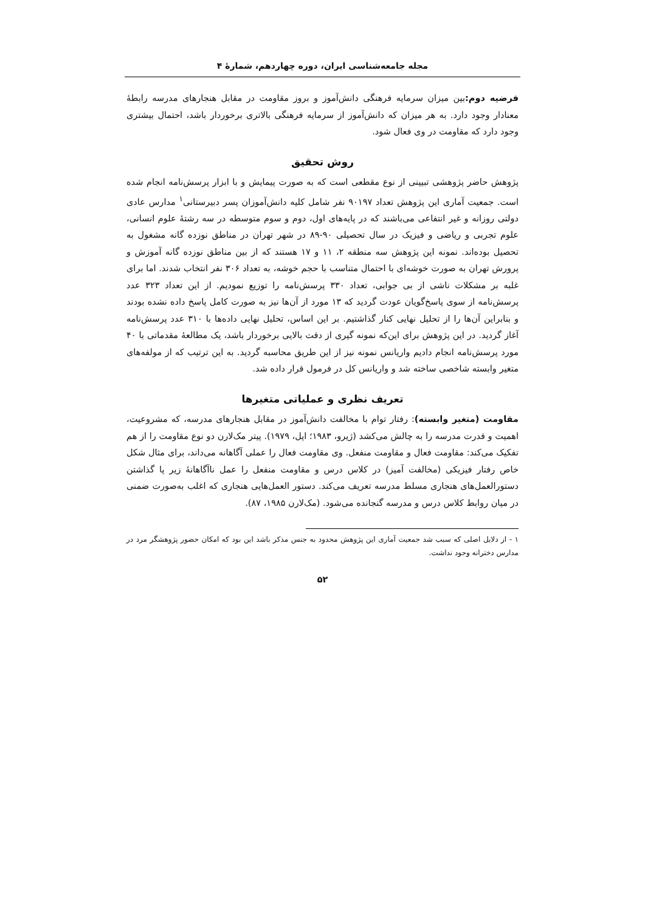مجله جامعه‌شناسی ایران، دوره چهاردهم، شمارهٔ ۴
فرضیه دوم: بین میزان سرمایه فرهنگی دانش‌آموز و بروز مقاومت در مقابل هنجارهای مدرسه رابطهٔ معنادار وجود دارد. به هر میزان که دانش‌آموز از سرمایه فرهنگی بالاتری برخوردار باشد، احتمال بیشتری وجود دارد که مقاومت در وی فعال شود.
روش تحقیق
پژوهش حاضر پژوهشی تبیینی از نوع مقطعی است که به صورت پیمایش و با ابزار پرسش‌نامه انجام شده است. جمعیت آماری این پژوهش تعداد ۹۰۱۹۷ نفر شامل کلیه دانش‌آموزان پسر دبیرستانی<sup>۱</sup> مدارس عادی دولتی روزانه و غیر انتفاعی می‌باشند که در پایه‌های اول، دوم و سوم متوسطه در سه رشتهٔ علوم انسانی، علوم تجربی و ریاضی و فیزیک در سال تحصیلی ۹۰-۸۹ در شهر تهران در مناطق نوزده گانه مشغول به تحصیل بوده‌اند. نمونه این پژوهش سه منطقه ۲، ۱۱ و ۱۷ هستند که از بین مناطق نوزده گانه آموزش و پرورش تهران به صورت خوشه‌ای با احتمال متناسب با حجم خوشه، به تعداد ۳۰۶ نفر انتخاب شدند. اما برای غلبه بر مشکلات ناشی از بی جوابی، تعداد ۳۳۰ پرسش‌نامه را توزیع نمودیم. از این تعداد ۳۲۳ عدد پرسش‌نامه از سوی پاسخ‌گویان عودت گردید که ۱۳ مورد از آن‌ها نیز به صورت کامل پاسخ داده نشده بودند و بنابراین آن‌ها را از تحلیل نهایی کنار گذاشتیم. بر این اساس، تحلیل نهایی داده‌ها با ۳۱۰ عدد پرسش‌نامه آغاز گردید. در این پژوهش برای این‌که نمونه گیری از دقت بالایی برخوردار باشد، یک مطالعهٔ مقدماتی با ۴۰ مورد پرسش‌نامه انجام دادیم واریانس نمونه نیز از این طریق محاسبه گردید. به این ترتیب که از مولفه‌های متغیر وابسته شاخصی ساخته شد و واریانس کل در فرمول قرار داده شد.
تعریف نظری و عملیاتی متغیرها
مقاومت (متغیر وابسته): رفتار توام با مخالفت دانش‌آموز در مقابل هنجارهای مدرسه، که مشروعیت، اهمیت و قدرت مدرسه را به چالش می‌کشد (ژیرو، ۱۹۸۳؛ اپل، ۱۹۷۹). پیتر مک‌لارن دو نوع مقاومت را از هم تفکیک می‌کند: مقاومت فعال و مقاومت منفعل. وی مقاومت فعال را عملی آگاهانه می‌داند، برای مثال شکل خاص رفتار فیزیکی (مخالفت آمیز) در کلاس درس و مقاومت منفعل را عمل ناآگاهانهٔ زیر پا گذاشتن دستورالعمل‌های هنجاری مسلط مدرسه تعریف می‌کند. دستور العمل‌هایی هنجاری که اغلب به‌صورت ضمنی در میان روابط کلاس درس و مدرسه گنجانده می‌شود. (مک‌لارن ۱۹۸۵، ۸۷).
۱ - از دلایل اصلی که سبب شد جمعیت آماری این پژوهش محدود به جنس مذکر باشد این بود که امکان حضور پژوهشگر مرد در مدارس دخترانه وجود نداشت.
۵۲